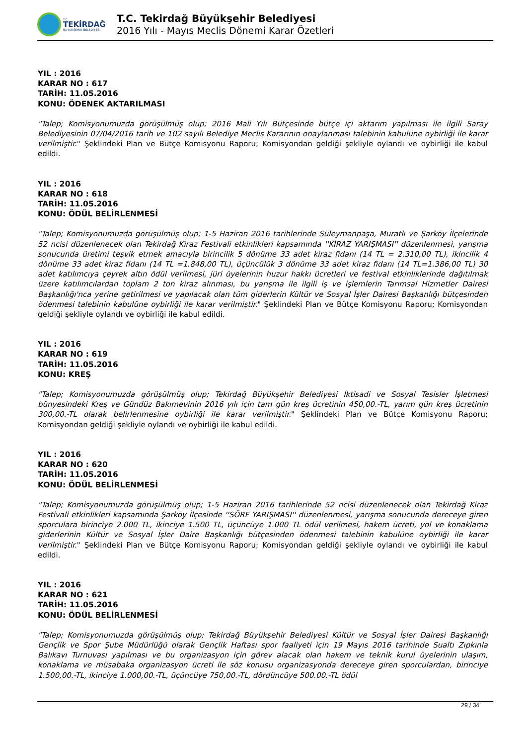T.C.
TEKİRDAĞ
BÜYÜKŞEHİR BELEDİYESİ
T.C. Tekirdağ Büyükşehir Belediyesi
2016 Yılı - Mayıs Meclis Dönemi Karar Özetleri
YIL : 2016
KARAR NO : 617
TARİH: 11.05.2016
KONU: ÖDENEK AKTARILMASI
"Talep; Komisyonumuzda görüşülmüş olup; 2016 Mali Yılı Bütçesinde bütçe içi aktarım yapılması ile ilgili Saray Belediyesinin 07/04/2016 tarih ve 102 sayılı Belediye Meclis Kararının onaylanması talebinin kabulüne oybirliği ile karar verilmiştir." Şeklindeki Plan ve Bütçe Komisyonu Raporu; Komisyondan geldiği şekliyle oylandı ve oybirliği ile kabul edildi.
YIL : 2016
KARAR NO : 618
TARİH: 11.05.2016
KONU: ÖDÜL BELİRLENMESİ
"Talep; Komisyonumuzda görüşülmüş olup; 1-5 Haziran 2016 tarihlerinde Süleymanpaşa, Muratlı ve Şarköy İlçelerinde 52 ncisi düzenlenecek olan Tekirdağ Kiraz Festivali etkinlikleri kapsamında ''KİRAZ YARIŞMASI'' düzenlenmesi, yarışma sonucunda üretimi teşvik etmek amacıyla birincilik 5 dönüme 33 adet kiraz fidanı (14 TL = 2.310,00 TL), ikincilik 4 dönüme 33 adet kiraz fidanı (14 TL =1.848,00 TL), üçüncülük 3 dönüme 33 adet kiraz fidanı (14 TL=1.386,00 TL) 30 adet katılımcıya çeyrek altın ödül verilmesi, jüri üyelerinin huzur hakkı ücretleri ve festival etkinliklerinde dağıtılmak üzere katılımcılardan toplam 2 ton kiraz alınması, bu yarışma ile ilgili iş ve işlemlerin Tarımsal Hizmetler Dairesi Başkanlığı'nca yerine getirilmesi ve yapılacak olan tüm giderlerin Kültür ve Sosyal İşler Dairesi Başkanlığı bütçesinden ödenmesi talebinin kabulüne oybirliği ile karar verilmiştir." Şeklindeki Plan ve Bütçe Komisyonu Raporu; Komisyondan geldiği şekliyle oylandı ve oybirliği ile kabul edildi.
YIL : 2016
KARAR NO : 619
TARİH: 11.05.2016
KONU: KREŞ
"Talep; Komisyonumuzda görüşülmüş olup; Tekirdağ Büyükşehir Belediyesi İktisadi ve Sosyal Tesisler İşletmesi bünyesindeki Kreş ve Gündüz Bakımevinin 2016 yılı için tam gün kreş ücretinin 450,00.-TL, yarım gün kreş ücretinin 300,00.-TL olarak belirlenmesine oybirliği ile karar verilmiştir." Şeklindeki Plan ve Bütçe Komisyonu Raporu; Komisyondan geldiği şekliyle oylandı ve oybirliği ile kabul edildi.
YIL : 2016
KARAR NO : 620
TARİH: 11.05.2016
KONU: ÖDÜL BELİRLENMESİ
"Talep; Komisyonumuzda görüşülmüş olup; 1-5 Haziran 2016 tarihlerinde 52 ncisi düzenlenecek olan Tekirdağ Kiraz Festivali etkinlikleri kapsamında Şarköy İlçesinde ''SÖRF YARIŞMASI'' düzenlenmesi, yarışma sonucunda dereceye giren sporculara birinciye 2.000 TL, ikinciye 1.500 TL, üçüncüye 1.000 TL ödül verilmesi, hakem ücreti, yol ve konaklama giderlerinin Kültür ve Sosyal İşler Daire Başkanlığı bütçesinden ödenmesi talebinin kabulüne oybirliği ile karar verilmiştir." Şeklindeki Plan ve Bütçe Komisyonu Raporu; Komisyondan geldiği şekliyle oylandı ve oybirliği ile kabul edildi.
YIL : 2016
KARAR NO : 621
TARİH: 11.05.2016
KONU: ÖDÜL BELİRLENMESİ
"Talep; Komisyonumuzda görüşülmüş olup; Tekirdağ Büyükşehir Belediyesi Kültür ve Sosyal İşler Dairesi Başkanlığı Gençlik ve Spor Şube Müdürlüğü olarak Gençlik Haftası spor faaliyeti için 19 Mayıs 2016 tarihinde Sualtı Zıpkınla Balıkavı Turnuvası yapılması ve bu organizasyon için görev alacak olan hakem ve teknik kurul üyelerinin ulaşım, konaklama ve müsabaka organizasyon ücreti ile söz konusu organizasyonda dereceye giren sporculardan, birinciye 1.500,00.-TL, ikinciye 1.000,00.-TL, üçüncüye 750,00.-TL, dördüncüye 500.00.-TL ödül
29 / 34